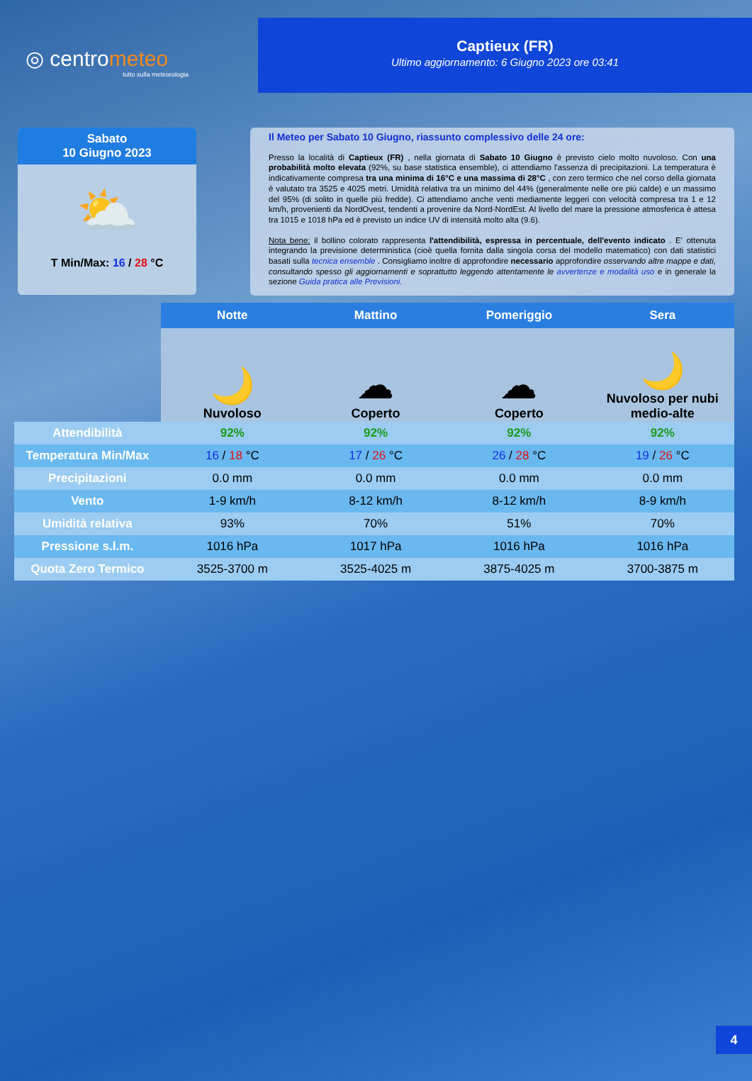◎ centrometeo
tutto sulla meteorologia
Captieux (FR)
Ultimo aggiornamento: 6 Giugno 2023 ore 03:41
Sabato
10 Giugno 2023
⛅
T Min/Max: 16 / 28 °C
Il Meteo per Sabato 10 Giugno, riassunto complessivo delle 24 ore:
Presso la località di Captieux (FR) , nella giornata di Sabato 10 Giugno è previsto cielo molto nuvoloso. Con una probabilità molto elevata (92%, su base statistica ensemble), ci attendiamo l'assenza di precipitazioni. La temperatura è indicativamente compresa tra una minima di 16°C e una massima di 28°C , con zero termico che nel corso della giornata è valutato tra 3525 e 4025 metri. Umidità relativa tra un minimo del 44% (generalmente nelle ore più calde) e un massimo del 95% (di solito in quelle più fredde). Ci attendiamo anche venti mediamente leggeri con velocità compresa tra 1 e 12 km/h, provenienti da NordOvest, tendenti a provenire da Nord-NordEst. Al livello del mare la pressione atmosferica è attesa tra 1015 e 1018 hPa ed è previsto un indice UV di intensità molto alta (9.6).
Nota bene: il bollino colorato rappresenta l'attendibilità, espressa in percentuale, dell'evento indicato . E' ottenuta integrando la previsione deterministica (cioè quella fornita dalla singola corsa del modello matematico) con dati statistici basati sulla tecnica ensemble . Consigliamo inoltre di approfondire necessario approfondire osservando altre mappe e dati, consultando spesso gli aggiornamenti e soprattutto leggendo attentamente le avvertenze e modalità uso e in generale la sezione Guida pratica alle Previsioni.
| | Notte | Mattino | Pomeriggio | Sera |
| | 🌙 Nuvoloso | ☁ Coperto | ☁ Coperto | 🌙 Nuvoloso per nubi medio-alte |
| Attendibilità | 92% | 92% | 92% | 92% |
| Temperatura Min/Max | 16 / 18 °C | 17 / 26 °C | 26 / 28 °C | 19 / 26 °C |
| Precipitazioni | 0.0 mm | 0.0 mm | 0.0 mm | 0.0 mm |
| Vento | 1-9 km/h | 8-12 km/h | 8-12 km/h | 8-9 km/h |
| Umidità relativa | 93% | 70% | 51% | 70% |
| Pressione s.l.m. | 1016 hPa | 1017 hPa | 1016 hPa | 1016 hPa |
| Quota Zero Termico | 3525-3700 m | 3525-4025 m | 3875-4025 m | 3700-3875 m |
4